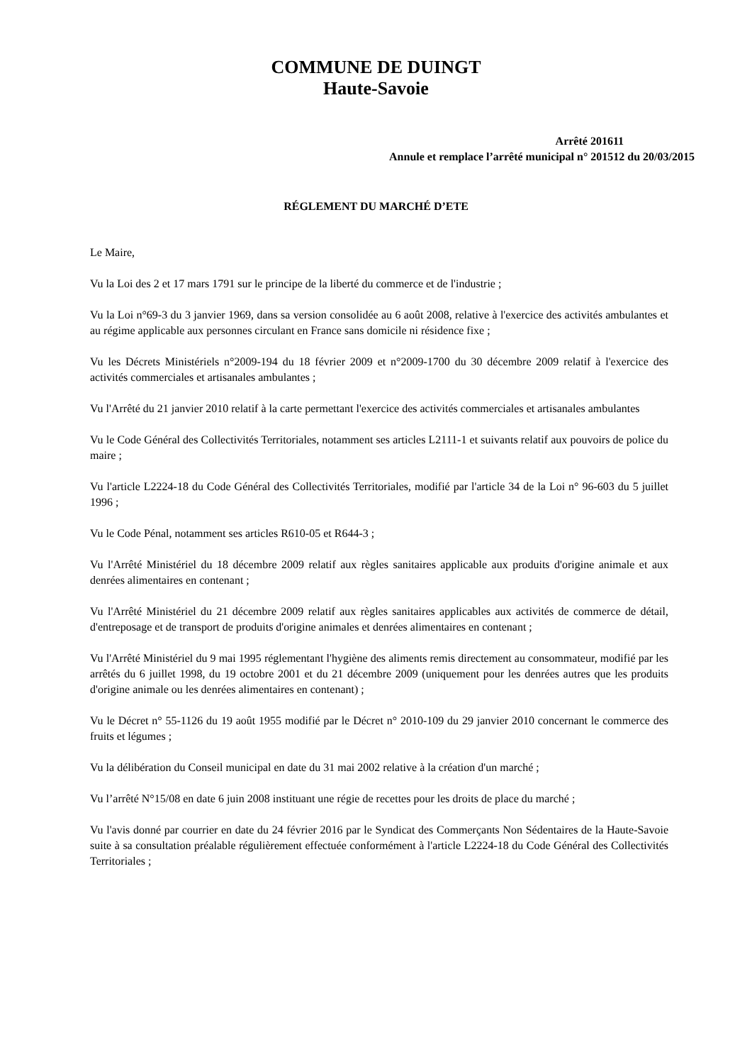COMMUNE DE DUINGT
Haute-Savoie
Arrêté 201611
Annule et remplace l’arrêté municipal n° 201512 du 20/03/2015
RÉGLEMENT DU MARCHÉ D’ETE
Le Maire,
Vu la Loi des 2 et 17 mars 1791 sur le principe de la liberté du commerce et de l'industrie ;
Vu la Loi n°69-3 du 3 janvier 1969, dans sa version consolidée au 6 août 2008, relative à l'exercice des activités ambulantes et au régime applicable aux personnes circulant en France sans domicile ni résidence fixe ;
Vu les Décrets Ministériels n°2009-194 du 18 février 2009 et n°2009-1700 du 30 décembre 2009 relatif à l'exercice des activités commerciales et artisanales ambulantes ;
Vu l'Arrêté du 21 janvier 2010 relatif à la carte permettant l'exercice des activités commerciales et artisanales ambulantes
Vu le Code Général des Collectivités Territoriales, notamment ses articles L2111-1 et suivants relatif aux pouvoirs de police du maire ;
Vu l'article L2224-18 du Code Général des Collectivités Territoriales, modifié par l'article 34 de la Loi n° 96-603 du 5 juillet 1996 ;
Vu le Code Pénal, notamment ses articles R610-05 et R644-3 ;
Vu l'Arrêté Ministériel du 18 décembre 2009 relatif aux règles sanitaires applicable aux produits d'origine animale et aux denrées alimentaires en contenant ;
Vu l'Arrêté Ministériel du 21 décembre 2009 relatif aux règles sanitaires applicables aux activités de commerce de détail, d'entreposage et de transport de produits d'origine animales et denrées alimentaires en contenant ;
Vu l'Arrêté Ministériel du 9 mai 1995 réglementant l'hygiène des aliments remis directement au consommateur, modifié par les arrêtés du 6 juillet 1998, du 19 octobre 2001 et du 21 décembre 2009 (uniquement pour les denrées autres que les produits d'origine animale ou les denrées alimentaires en contenant) ;
Vu le Décret n° 55-1126 du 19 août 1955 modifié par le Décret n° 2010-109 du 29 janvier 2010 concernant le commerce des fruits et légumes ;
Vu la délibération du Conseil municipal en date du 31 mai 2002 relative à la création d'un marché ;
Vu l’arrêté N°15/08 en date 6 juin 2008 instituant une régie de recettes pour les droits de place du marché ;
Vu l'avis donné par courrier en date du 24 février 2016 par le Syndicat des Commerçants Non Sédentaires de la Haute-Savoie suite à sa consultation préalable régulièrement effectuée conformément à l'article L2224-18 du Code Général des Collectivités Territoriales ;